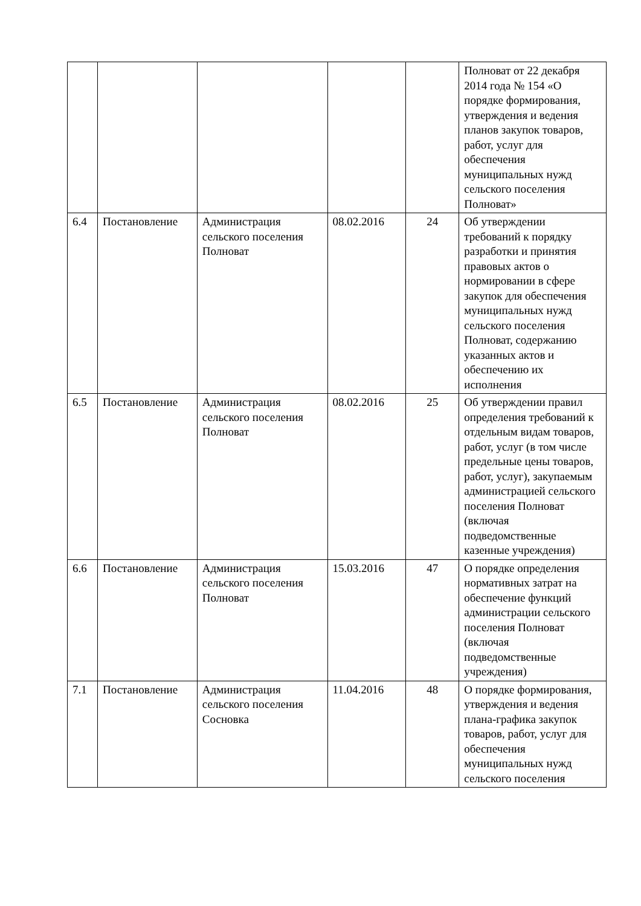| | | | | | Полноват от 22 декабря 2014 года № 154 «О порядке формирования, утверждения и ведения планов закупок товаров, работ, услуг для обеспечения муниципальных нужд сельского поселения Полноват» |
| 6.4 | Постановление | Администрация сельского поселения Полноват | 08.02.2016 | 24 | Об утверждении требований к порядку разработки и принятия правовых актов о нормировании в сфере закупок для обеспечения муниципальных нужд сельского поселения Полноват, содержанию указанных актов и обеспечению их исполнения |
| 6.5 | Постановление | Администрация сельского поселения Полноват | 08.02.2016 | 25 | Об утверждении правил определения требований к отдельным видам товаров, работ, услуг (в том числе предельные цены товаров, работ, услуг), закупаемым администрацией сельского поселения Полноват (включая подведомственные казенные учреждения) |
| 6.6 | Постановление | Администрация сельского поселения Полноват | 15.03.2016 | 47 | О порядке определения нормативных затрат на обеспечение функций администрации сельского поселения Полноват (включая подведомственные учреждения) |
| 7.1 | Постановление | Администрация сельского поселения Сосновка | 11.04.2016 | 48 | О порядке формирования, утверждения и ведения плана-графика закупок товаров, работ, услуг для обеспечения муниципальных нужд сельского поселения |